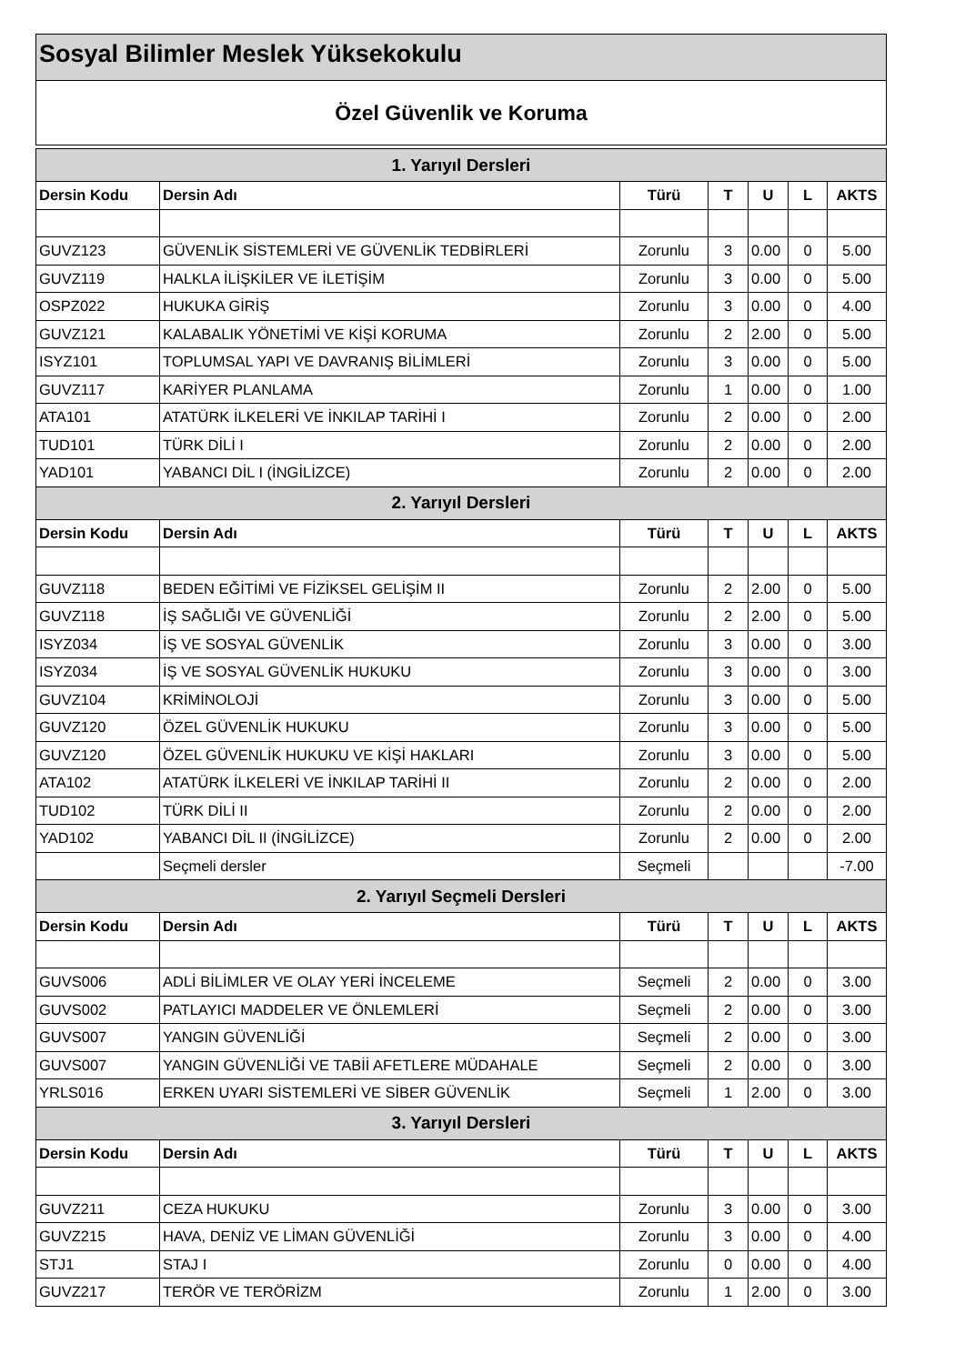Sosyal Bilimler Meslek Yüksekokulu
Özel Güvenlik ve Koruma
| 1. Yarıyıl Dersleri | | | | | | |
| --- | --- | --- | --- | --- | --- | --- |
| Dersin Kodu | Dersin Adı | Türü | T | U | L | AKTS |
| GUVZ123 | GÜVENLİK SİSTEMLERİ VE GÜVENLİK TEDBİRLERİ | Zorunlu | 3 | 0.00 | 0 | 5.00 |
| GUVZ119 | HALKLA İLİŞKİLER VE İLETİŞİM | Zorunlu | 3 | 0.00 | 0 | 5.00 |
| OSPZ022 | HUKUKA GİRİŞ | Zorunlu | 3 | 0.00 | 0 | 4.00 |
| GUVZ121 | KALABALIK YÖNETİMİ VE KİŞİ KORUMA | Zorunlu | 2 | 2.00 | 0 | 5.00 |
| ISYZ101 | TOPLUMSAL YAPI VE DAVRANIŞ BİLİMLERİ | Zorunlu | 3 | 0.00 | 0 | 5.00 |
| GUVZ117 | KARİYER PLANLAMA | Zorunlu | 1 | 0.00 | 0 | 1.00 |
| ATA101 | ATATÜRK İLKELERİ VE İNKILAP TARİHİ I | Zorunlu | 2 | 0.00 | 0 | 2.00 |
| TUD101 | TÜRK DİLİ I | Zorunlu | 2 | 0.00 | 0 | 2.00 |
| YAD101 | YABANCI DİL I (İNGİLİZCE) | Zorunlu | 2 | 0.00 | 0 | 2.00 |
| 2. Yarıyıl Dersleri | | | | | | |
| Dersin Kodu | Dersin Adı | Türü | T | U | L | AKTS |
| GUVZ118 | BEDEN EĞİTİMİ VE FİZİKSEL GELİŞİM II | Zorunlu | 2 | 2.00 | 0 | 5.00 |
| GUVZ118 | İŞ SAĞLIĞI VE GÜVENLİĞİ | Zorunlu | 2 | 2.00 | 0 | 5.00 |
| ISYZ034 | İŞ VE SOSYAL GÜVENLİK | Zorunlu | 3 | 0.00 | 0 | 3.00 |
| ISYZ034 | İŞ VE SOSYAL GÜVENLİK HUKUKU | Zorunlu | 3 | 0.00 | 0 | 3.00 |
| GUVZ104 | KRİMİNOLOJİ | Zorunlu | 3 | 0.00 | 0 | 5.00 |
| GUVZ120 | ÖZEL GÜVENLİK HUKUKU | Zorunlu | 3 | 0.00 | 0 | 5.00 |
| GUVZ120 | ÖZEL GÜVENLİK HUKUKU VE KİŞİ HAKLARI | Zorunlu | 3 | 0.00 | 0 | 5.00 |
| ATA102 | ATATÜRK İLKELERİ VE İNKILAP TARİHİ II | Zorunlu | 2 | 0.00 | 0 | 2.00 |
| TUD102 | TÜRK DİLİ II | Zorunlu | 2 | 0.00 | 0 | 2.00 |
| YAD102 | YABANCI DİL II (İNGİLİZCE) | Zorunlu | 2 | 0.00 | 0 | 2.00 |
| | Seçmeli dersler | Seçmeli | | | | -7.00 |
| 2. Yarıyıl Seçmeli Dersleri | | | | | | |
| Dersin Kodu | Dersin Adı | Türü | T | U | L | AKTS |
| GUVS006 | ADLİ BİLİMLER VE OLAY YERİ İNCELEME | Seçmeli | 2 | 0.00 | 0 | 3.00 |
| GUVS002 | PATLAYICI MADDELER VE ÖNLEMLERİ | Seçmeli | 2 | 0.00 | 0 | 3.00 |
| GUVS007 | YANGIN GÜVENLİĞİ | Seçmeli | 2 | 0.00 | 0 | 3.00 |
| GUVS007 | YANGIN GÜVENLİĞİ VE TABİİ AFETLERE MÜDAHALE | Seçmeli | 2 | 0.00 | 0 | 3.00 |
| YRLS016 | ERKEN UYARI SİSTEMLERİ VE SİBER GÜVENLİK | Seçmeli | 1 | 2.00 | 0 | 3.00 |
| 3. Yarıyıl Dersleri | | | | | | |
| Dersin Kodu | Dersin Adı | Türü | T | U | L | AKTS |
| GUVZ211 | CEZA HUKUKU | Zorunlu | 3 | 0.00 | 0 | 3.00 |
| GUVZ215 | HAVA, DENİZ VE LİMAN GÜVENLİĞİ | Zorunlu | 3 | 0.00 | 0 | 4.00 |
| STJ1 | STAJ I | Zorunlu | 0 | 0.00 | 0 | 4.00 |
| GUVZ217 | TERÖR VE TERÖRİZM | Zorunlu | 1 | 2.00 | 0 | 3.00 |